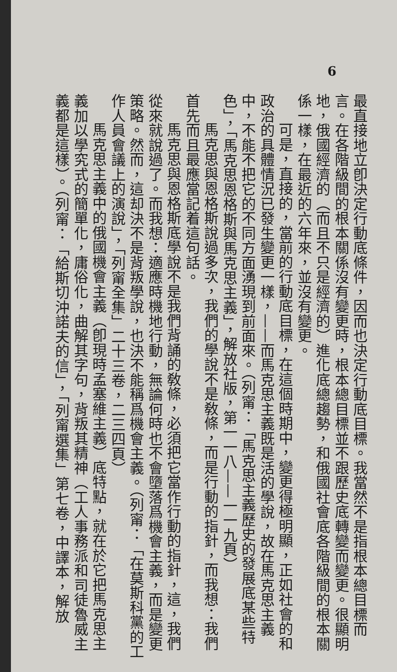6
最直接地立卽決定行動底條件，因而也決定行動底目標。我當然不是指根本總目標而言。在各階級間的根本關係沒有變更時，根本總目標並不跟歷史底轉變而變更。很顯明地，俄國經濟的（而且不只是經濟的）進化底總趨勢，和俄國社會底各階級間的根本關係一樣，在最近的六年來，並沒有變更。
可是，直接的，當前的行動底目標，在這個時期中，變更得極明顯，正如社會的和政治的具體情況已發生變更一樣，——而馬克思主義既是活的學說，故在馬克思主義中，不能不把它的不同方面湧現到前面來。（列甯：「馬克思主義歷史的發展底某些特色」，「馬克思恩格斯與馬克思主義」，解放社版，第一一八——一一九頁）
馬克思與恩格斯說過多次，我們的學說不是敎條，而是行動的指針，而我想：我們首先而且最應當記着這句話。
馬克思與恩格斯底學說不是我們背誦的敎條，必須把它當作行動的指針，這，我們從來就說過了。而我想：適應時機地行動，無論何時也不會墮落爲機會主義，而是變更策略。然而，這却決不是背叛學說，也決不能稱爲機會主義。（列甯：「在莫斯科黨的工作人員會議上的演說」，「列甯全集」二十三卷，二三四頁）
馬克思主義中的俄國機會主義（卽現時孟塞維主義）底特點，就在於它把馬克思主義加以學究式的簡單化，庸俗化，曲解其字句，背叛其精神（工人事務派和司徒魯威主義都是這樣）。（列甯：「給斯切沖諾夫的信」，「列甯選集」第七卷，中譯本，解放